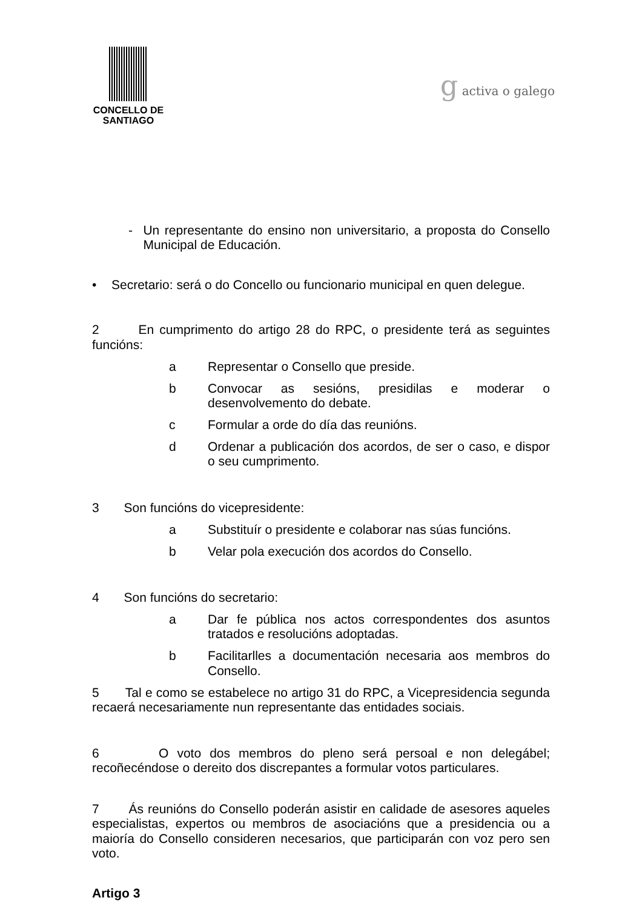CONCELLO DE
SANTIAGO
g activa o galego
- Un representante do ensino non universitario, a proposta do Consello Municipal de Educación.
• Secretario: será o do Concello ou funcionario municipal en quen delegue.
2 En cumprimento do artigo 28 do RPC, o presidente terá as seguintes funcións:
a Representar o Consello que preside.
b Convocar as sesións, presidilas e moderar o desenvolvemento do debate.
c Formular a orde do día das reunións.
d Ordenar a publicación dos acordos, de ser o caso, e dispor o seu cumprimento.
3 Son funcións do vicepresidente:
a Substituír o presidente e colaborar nas súas funcións.
b Velar pola execución dos acordos do Consello.
4 Son funcións do secretario:
a Dar fe pública nos actos correspondentes dos asuntos tratados e resolucións adoptadas.
b Facilitarlles a documentación necesaria aos membros do Consello.
5 Tal e como se estabelece no artigo 31 do RPC, a Vicepresidencia segunda recaerá necesariamente nun representante das entidades sociais.
6 O voto dos membros do pleno será persoal e non delegábel; recoñecéndose o dereito dos discrepantes a formular votos particulares.
7 Ás reunións do Consello poderán asistir en calidade de asesores aqueles especialistas, expertos ou membros de asociacións que a presidencia ou a maioría do Consello consideren necesarios, que participarán con voz pero sen voto.
Artigo 3